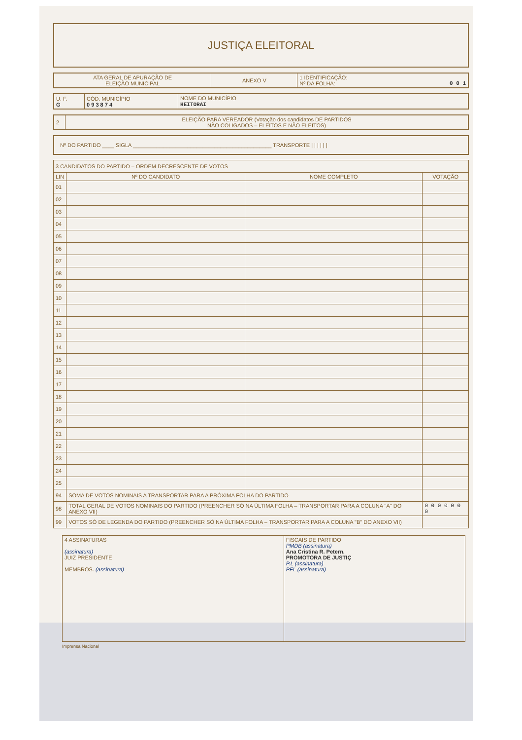JUSTIÇA ELEITORAL
| ATA GERAL DE APURAÇÃO DE ELEIÇÃO MUNICIPAL | ANEXO V | 1 IDENTIFICAÇÃO: Nº DA FOLHA: 0 0 1 |
| U. F. G | CÓD. MUNICÍPIO 0 9 3 8 7 4 | NOME DO MUNICÍPIO HEITORAI |
| 2 | ELEIÇÃO PARA VEREADOR (Votação dos candidatos DE PARTIDOS NÃO COLIGADOS – ELEITOS E NÃO ELEITOS) |
Nº DO PARTIDO ____ SIGLA ______________________________________________ TRANSPORTE | | | | | |
| 3 CANDIDATOS DO PARTIDO – ORDEM DECRESCENTE DE VOTOS | | | |
| LIN | Nº DO CANDIDATO | NOME COMPLETO | VOTAÇÃO |
| 01 | | | |
| 02 | | | |
| 03 | | | |
| 04 | | | |
| 05 | | | |
| 06 | | | |
| 07 | | | |
| 08 | | | |
| 09 | | | |
| 10 | | | |
| 11 | | | |
| 12 | | | |
| 13 | | | |
| 14 | | | |
| 15 | | | |
| 16 | | | |
| 17 | | | |
| 18 | | | |
| 19 | | | |
| 20 | | | |
| 21 | | | |
| 22 | | | |
| 23 | | | |
| 24 | | | |
| 25 | | | |
| 94 | SOMA DE VOTOS NOMINAIS A TRANSPORTAR PARA A PRÓXIMA FOLHA DO PARTIDO | | |
| 98 | TOTAL GERAL DE VOTOS NOMINAIS DO PARTIDO (PREENCHER SÓ NA ÚLTIMA FOLHA – TRANSPORTAR PARA A COLUNA "A" DO ANEXO VII) | | 0 0 0 0 0 0 0 |
| 99 | VOTOS SÓ DE LEGENDA DO PARTIDO (PREENCHER SÓ NA ÚLTIMA FOLHA – TRANSPORTAR PARA A COLUNA "B" DO ANEXO VII) | | |
| 4 ASSINATURAS (assinatura) JUIZ PRESIDENTE MEMBROS. (assinatura) | FISCAIS DE PARTIDO PMDB (assinatura) Ana Cristina R. Petern. PROMOTORA DE JUSTIÇ P.L (assinatura) PFL (assinatura) |
Imprensa Nacional